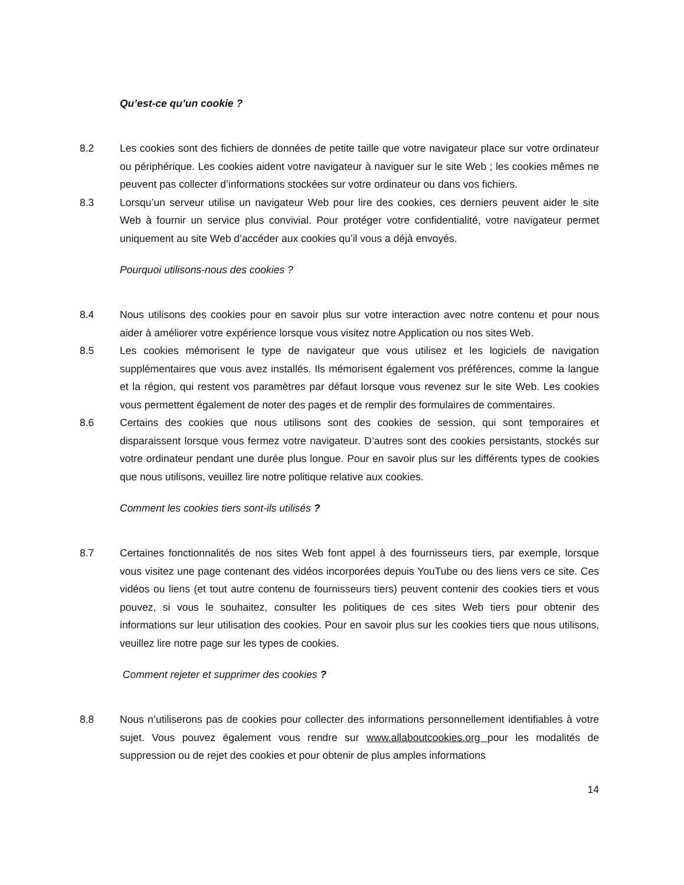Qu’est-ce qu’un cookie ?
8.2 Les cookies sont des fichiers de données de petite taille que votre navigateur place sur votre ordinateur ou périphérique. Les cookies aident votre navigateur à naviguer sur le site Web ; les cookies mêmes ne peuvent pas collecter d’informations stockées sur votre ordinateur ou dans vos fichiers.
8.3 Lorsqu’un serveur utilise un navigateur Web pour lire des cookies, ces derniers peuvent aider le site Web à fournir un service plus convivial. Pour protéger votre confidentialité, votre navigateur permet uniquement au site Web d’accéder aux cookies qu’il vous a déjà envoyés.
Pourquoi utilisons-nous des cookies ?
8.4 Nous utilisons des cookies pour en savoir plus sur votre interaction avec notre contenu et pour nous aider à améliorer votre expérience lorsque vous visitez notre Application ou nos sites Web.
8.5 Les cookies mémorisent le type de navigateur que vous utilisez et les logiciels de navigation supplémentaires que vous avez installés. Ils mémorisent également vos préférences, comme la langue et la région, qui restent vos paramètres par défaut lorsque vous revenez sur le site Web. Les cookies vous permettent également de noter des pages et de remplir des formulaires de commentaires.
8.6 Certains des cookies que nous utilisons sont des cookies de session, qui sont temporaires et disparaissent lorsque vous fermez votre navigateur. D’autres sont des cookies persistants, stockés sur votre ordinateur pendant une durée plus longue. Pour en savoir plus sur les différents types de cookies que nous utilisons, veuillez lire notre politique relative aux cookies.
Comment les cookies tiers sont-ils utilisés ?
8.7 Certaines fonctionnalités de nos sites Web font appel à des fournisseurs tiers, par exemple, lorsque vous visitez une page contenant des vidéos incorporées depuis YouTube ou des liens vers ce site. Ces vidéos ou liens (et tout autre contenu de fournisseurs tiers) peuvent contenir des cookies tiers et vous pouvez, si vous le souhaitez, consulter les politiques de ces sites Web tiers pour obtenir des informations sur leur utilisation des cookies. Pour en savoir plus sur les cookies tiers que nous utilisons, veuillez lire notre page sur les types de cookies.
Comment rejeter et supprimer des cookies ?
8.8 Nous n’utiliserons pas de cookies pour collecter des informations personnellement identifiables à votre sujet. Vous pouvez également vous rendre sur www.allaboutcookies.org pour les modalités de suppression ou de rejet des cookies et pour obtenir de plus amples informations
14